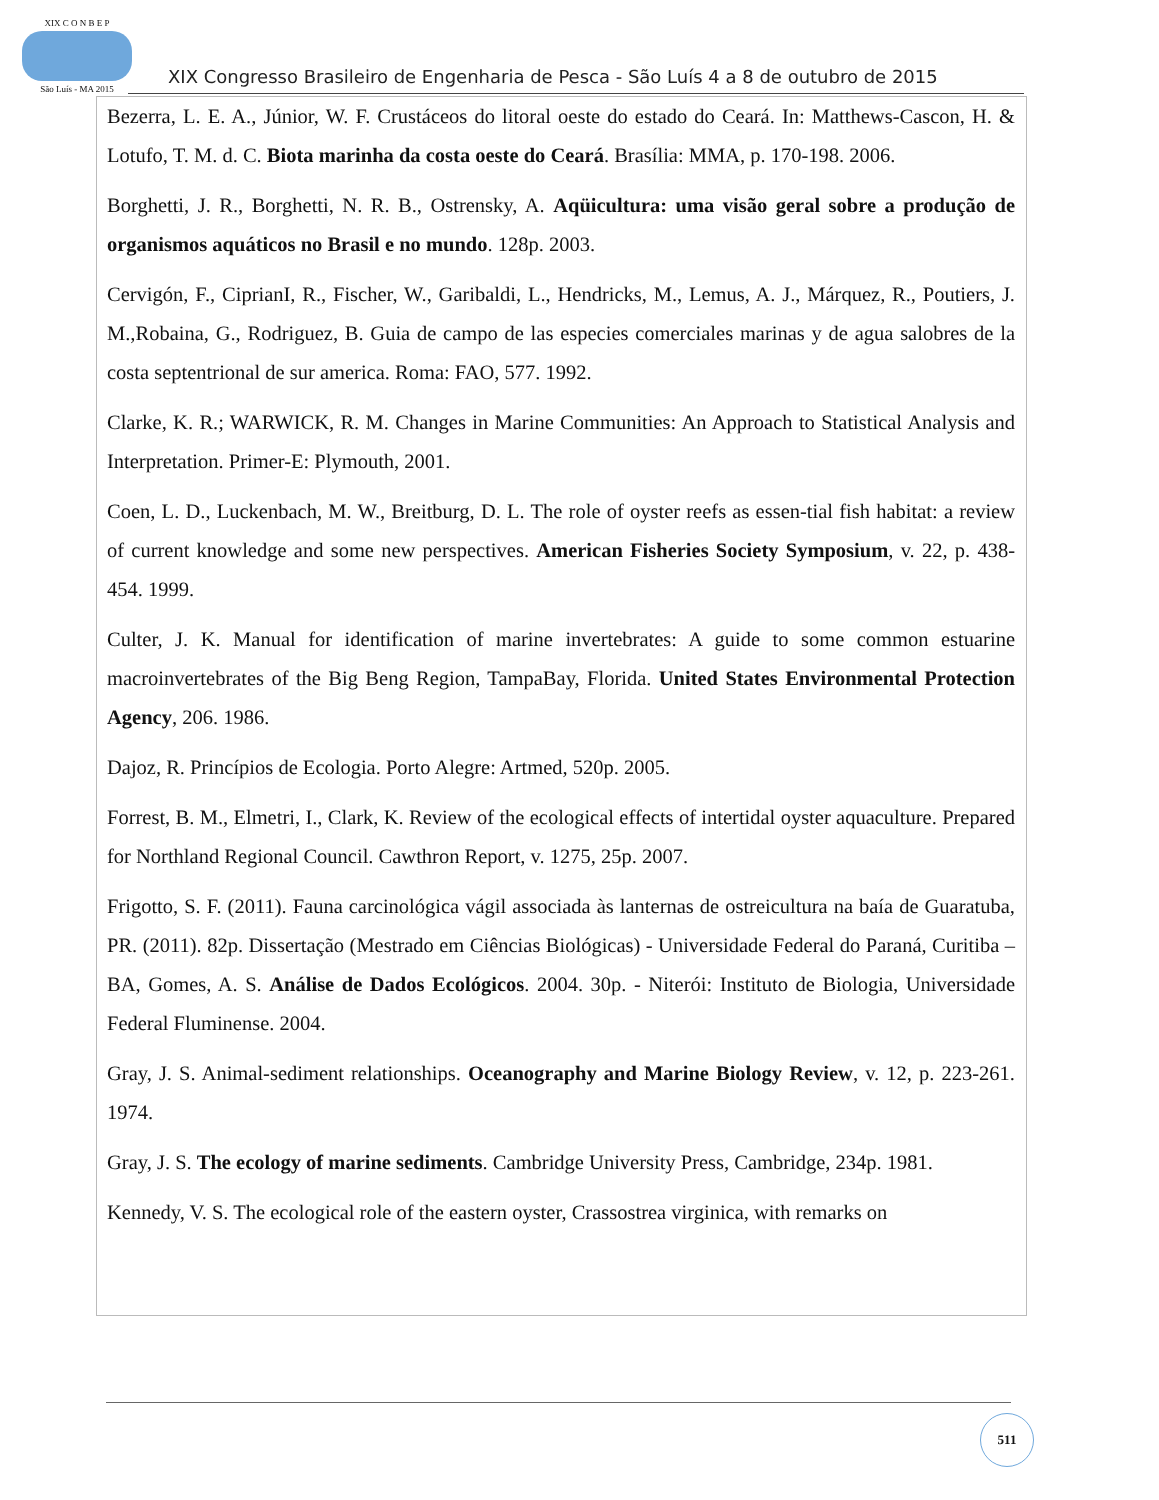XIX C O N B E P
São Luís - MA 2015
XIX Congresso Brasileiro de Engenharia de Pesca - São Luís 4 a 8 de outubro de 2015
Bezerra, L. E. A., Júnior, W. F. Crustáceos do litoral oeste do estado do Ceará. In: Matthews-Cascon, H. & Lotufo, T. M. d. C. Biota marinha da costa oeste do Ceará. Brasília: MMA, p. 170-198. 2006.
Borghetti, J. R., Borghetti, N. R. B., Ostrensky, A. Aqüicultura: uma visão geral sobre a produção de organismos aquáticos no Brasil e no mundo. 128p. 2003.
Cervigón, F., CiprianI, R., Fischer, W., Garibaldi, L., Hendricks, M., Lemus, A. J., Márquez, R., Poutiers, J. M.,Robaina, G., Rodriguez, B. Guia de campo de las especies comerciales marinas y de agua salobres de la costa septentrional de sur america. Roma: FAO, 577. 1992.
Clarke, K. R.; WARWICK, R. M. Changes in Marine Communities: An Approach to Statistical Analysis and Interpretation. Primer-E: Plymouth, 2001.
Coen, L. D., Luckenbach, M. W., Breitburg, D. L. The role of oyster reefs as essen-tial fish habitat: a review of current knowledge and some new perspectives. American Fisheries Society Symposium, v. 22, p. 438-454. 1999.
Culter, J. K. Manual for identification of marine invertebrates: A guide to some common estuarine macroinvertebrates of the Big Beng Region, TampaBay, Florida. United States Environmental Protection Agency, 206. 1986.
Dajoz, R. Princípios de Ecologia. Porto Alegre: Artmed, 520p. 2005.
Forrest, B. M., Elmetri, I., Clark, K. Review of the ecological effects of intertidal oyster aquaculture. Prepared for Northland Regional Council. Cawthron Report, v. 1275, 25p. 2007.
Frigotto, S. F. (2011). Fauna carcinológica vágil associada às lanternas de ostreicultura na baía de Guaratuba, PR. (2011). 82p. Dissertação (Mestrado em Ciências Biológicas) - Universidade Federal do Paraná, Curitiba – BA, Gomes, A. S. Análise de Dados Ecológicos. 2004. 30p. - Niterói: Instituto de Biologia, Universidade Federal Fluminense. 2004.
Gray, J. S. Animal-sediment relationships. Oceanography and Marine Biology Review, v. 12, p. 223-261. 1974.
Gray, J. S. The ecology of marine sediments. Cambridge University Press, Cambridge, 234p. 1981.
Kennedy, V. S. The ecological role of the eastern oyster, Crassostrea virginica, with remarks on
511